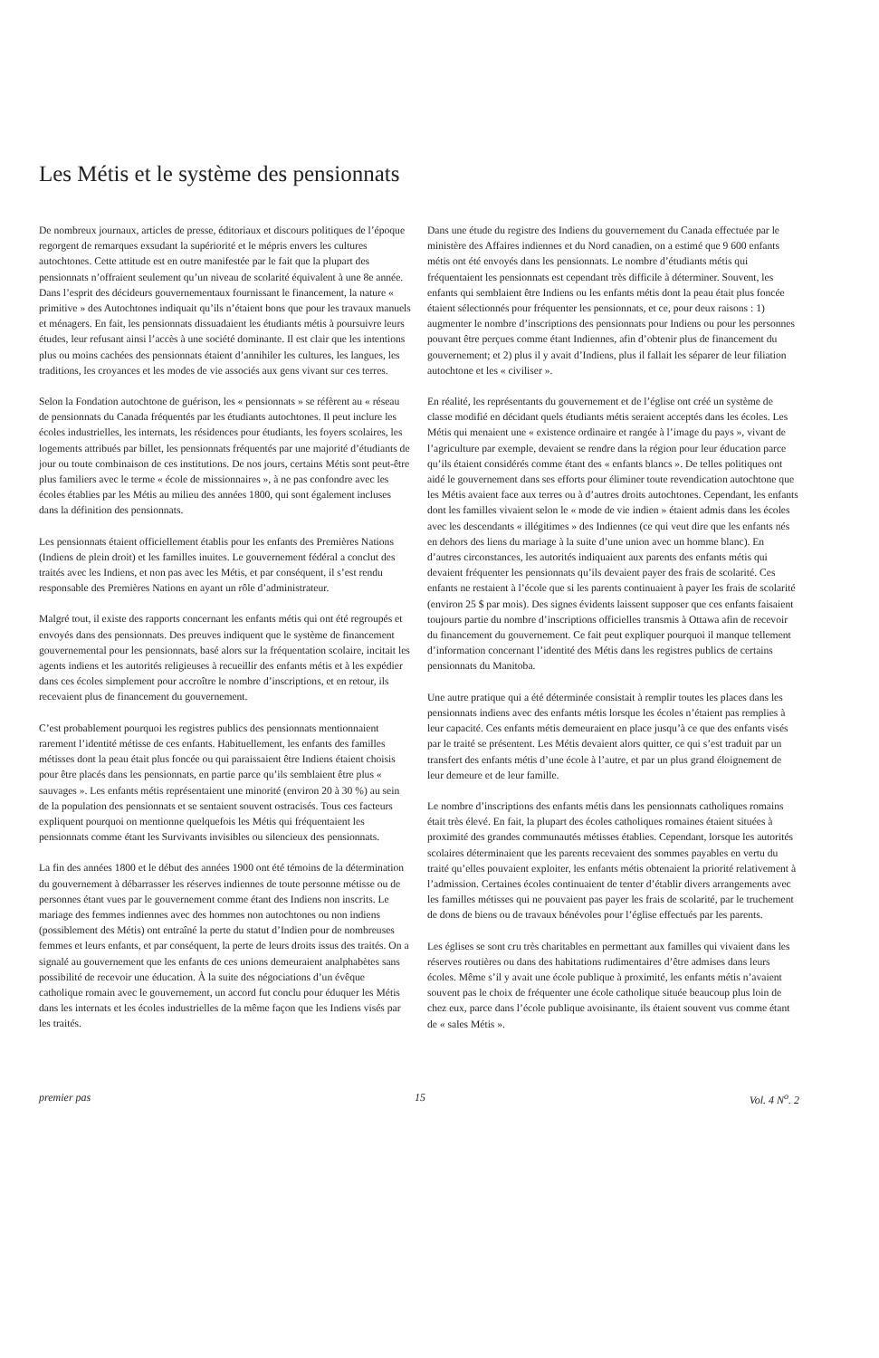Les Métis et le système des pensionnats
De nombreux journaux, articles de presse, éditoriaux et discours politiques de l’époque regorgent de remarques exsudant la supériorité et le mépris envers les cultures autochtones. Cette attitude est en outre manifestée par le fait que la plupart des pensionnats n’offraient seulement qu’un niveau de scolarité équivalent à une 8e année. Dans l’esprit des décideurs gouvernementaux fournissant le financement, la nature « primitive » des Autochtones indiquait qu’ils n’étaient bons que pour les travaux manuels et ménagers. En fait, les pensionnats dissuadaient les étudiants métis à poursuivre leurs études, leur refusant ainsi l’accès à une société dominante. Il est clair que les intentions plus ou moins cachées des pensionnats étaient d’annihiler les cultures, les langues, les traditions, les croyances et les modes de vie associés aux gens vivant sur ces terres.
Selon la Fondation autochtone de guérison, les « pensionnats » se réfèrent au « réseau de pensionnats du Canada fréquentés par les étudiants autochtones. Il peut inclure les écoles industrielles, les internats, les résidences pour étudiants, les foyers scolaires, les logements attribués par billet, les pensionnats fréquentés par une majorité d’étudiants de jour ou toute combinaison de ces institutions. De nos jours, certains Métis sont peut-être plus familiers avec le terme « école de missionnaires », à ne pas confondre avec les écoles établies par les Métis au milieu des années 1800, qui sont également incluses dans la définition des pensionnats.
Les pensionnats étaient officiellement établis pour les enfants des Premières Nations (Indiens de plein droit) et les familles inuites. Le gouvernement fédéral a conclut des traités avec les Indiens, et non pas avec les Métis, et par conséquent, il s’est rendu responsable des Premières Nations en ayant un rôle d’administrateur.
Malgré tout, il existe des rapports concernant les enfants métis qui ont été regroupés et envoyés dans des pensionnats. Des preuves indiquent que le système de financement gouvernemental pour les pensionnats, basé alors sur la fréquentation scolaire, incitait les agents indiens et les autorités religieuses à recueillir des enfants métis et à les expédier dans ces écoles simplement pour accroître le nombre d’inscriptions, et en retour, ils recevaient plus de financement du gouvernement.
C’est probablement pourquoi les registres publics des pensionnats mentionnaient rarement l’identité métisse de ces enfants. Habituellement, les enfants des familles métisses dont la peau était plus foncée ou qui paraissaient être Indiens étaient choisis pour être placés dans les pensionnats, en partie parce qu’ils semblaient être plus « sauvages ». Les enfants métis représentaient une minorité (environ 20 à 30 %) au sein de la population des pensionnats et se sentaient souvent ostracisés. Tous ces facteurs expliquent pourquoi on mentionne quelquefois les Métis qui fréquentaient les pensionnats comme étant les Survivants invisibles ou silencieux des pensionnats.
La fin des années 1800 et le début des années 1900 ont été témoins de la détermination du gouvernement à débarrasser les réserves indiennes de toute personne métisse ou de personnes étant vues par le gouvernement comme étant des Indiens non inscrits. Le mariage des femmes indiennes avec des hommes non autochtones ou non indiens (possiblement des Métis) ont entraîné la perte du statut d’Indien pour de nombreuses femmes et leurs enfants, et par conséquent, la perte de leurs droits issus des traités. On a signalé au gouvernement que les enfants de ces unions demeuraient analphabètes sans possibilité de recevoir une éducation. À la suite des négociations d’un évêque catholique romain avec le gouvernement, un accord fut conclu pour éduquer les Métis dans les internats et les écoles industrielles de la même façon que les Indiens visés par les traités.
Dans une étude du registre des Indiens du gouvernement du Canada effectuée par le ministère des Affaires indiennes et du Nord canadien, on a estimé que 9 600 enfants métis ont été envoyés dans les pensionnats. Le nombre d’étudiants métis qui fréquentaient les pensionnats est cependant très difficile à déterminer. Souvent, les enfants qui semblaient être Indiens ou les enfants métis dont la peau était plus foncée étaient sélectionnés pour fréquenter les pensionnats, et ce, pour deux raisons : 1) augmenter le nombre d’inscriptions des pensionnats pour Indiens ou pour les personnes pouvant être perçues comme étant Indiennes, afin d’obtenir plus de financement du gouvernement; et 2) plus il y avait d’Indiens, plus il fallait les séparer de leur filiation autochtone et les « civiliser ».
En réalité, les représentants du gouvernement et de l’église ont créé un système de classe modifié en décidant quels étudiants métis seraient acceptés dans les écoles. Les Métis qui menaient une « existence ordinaire et rangée à l’image du pays », vivant de l’agriculture par exemple, devaient se rendre dans la région pour leur éducation parce qu’ils étaient considérés comme étant des « enfants blancs ». De telles politiques ont aidé le gouvernement dans ses efforts pour éliminer toute revendication autochtone que les Métis avaient face aux terres ou à d’autres droits autochtones. Cependant, les enfants dont les familles vivaient selon le « mode de vie indien » étaient admis dans les écoles avec les descendants « illégitimes » des Indiennes (ce qui veut dire que les enfants nés en dehors des liens du mariage à la suite d’une union avec un homme blanc). En d’autres circonstances, les autorités indiquaient aux parents des enfants métis qui devaient fréquenter les pensionnats qu’ils devaient payer des frais de scolarité. Ces enfants ne restaient à l’école que si les parents continuaient à payer les frais de scolarité (environ 25 $ par mois). Des signes évidents laissent supposer que ces enfants faisaient toujours partie du nombre d’inscriptions officielles transmis à Ottawa afin de recevoir du financement du gouvernement. Ce fait peut expliquer pourquoi il manque tellement d’information concernant l’identité des Métis dans les registres publics de certains pensionnats du Manitoba.
Une autre pratique qui a été déterminée consistait à remplir toutes les places dans les pensionnats indiens avec des enfants métis lorsque les écoles n’étaient pas remplies à leur capacité. Ces enfants métis demeuraient en place jusqu’à ce que des enfants visés par le traité se présentent. Les Métis devaient alors quitter, ce qui s’est traduit par un transfert des enfants métis d’une école à l’autre, et par un plus grand éloignement de leur demeure et de leur famille.
Le nombre d’inscriptions des enfants métis dans les pensionnats catholiques romains était très élevé. En fait, la plupart des écoles catholiques romaines étaient situées à proximité des grandes communautés métisses établies. Cependant, lorsque les autorités scolaires déterminaient que les parents recevaient des sommes payables en vertu du traité qu’elles pouvaient exploiter, les enfants métis obtenaient la priorité relativement à l’admission. Certaines écoles continuaient de tenter d’établir divers arrangements avec les familles métisses qui ne pouvaient pas payer les frais de scolarité, par le truchement de dons de biens ou de travaux bénévoles pour l’église effectués par les parents.
Les églises se sont cru très charitables en permettant aux familles qui vivaient dans les réserves routières ou dans des habitations rudimentaires d’être admises dans leurs écoles. Même s’il y avait une école publique à proximité, les enfants métis n’avaient souvent pas le choix de fréquenter une école catholique située beaucoup plus loin de chez eux, parce dans l’école publique avoisinante, ils étaient souvent vus comme étant de « sales Métis ».
premier pas 15 Vol. 4 N<sup>o</sup>. 2